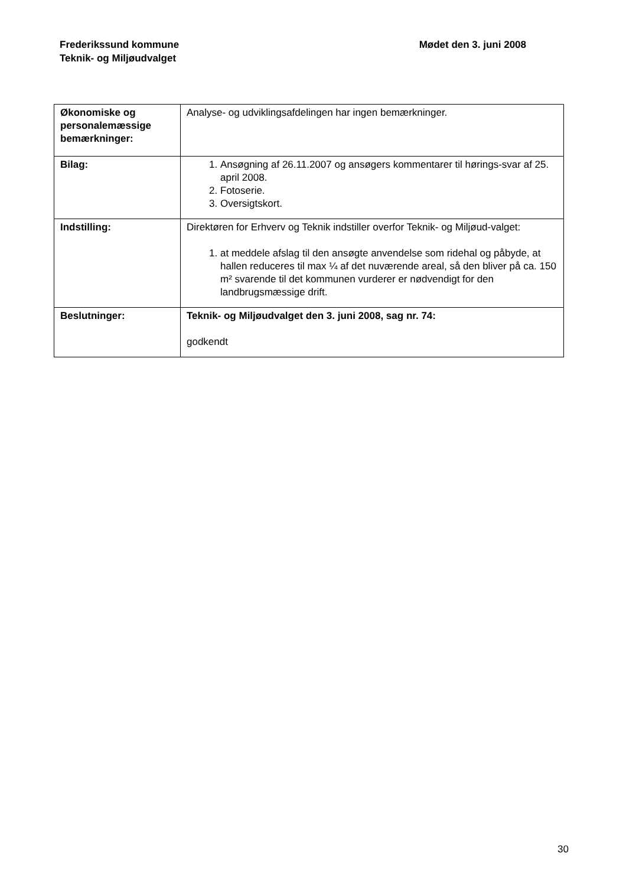Frederikssund kommune
Teknik- og Miljøudvalget
Mødet den 3. juni 2008
| Økonomiske og personalemæssige bemærkninger: | Analyse- og udviklingsafdelingen har ingen bemærkninger. |
| Bilag: | 1. Ansøgning af 26.11.2007 og ansøgers kommentarer til hørings-svar af 25. april 2008. 2. Fotoserie. 3. Oversigtskort. |
| Indstilling: | Direktøren for Erhverv og Teknik indstiller overfor Teknik- og Miljøud-valget: 1. at meddele afslag til den ansøgte anvendelse som ridehal og påbyde, at hallen reduceres til max ¼ af det nuværende areal, så den bliver på ca. 150 m² svarende til det kommunen vurderer er nødvendigt for den landbrugsmæssige drift. |
| Beslutninger: | Teknik- og Miljøudvalget den 3. juni 2008, sag nr. 74: godkendt |
30